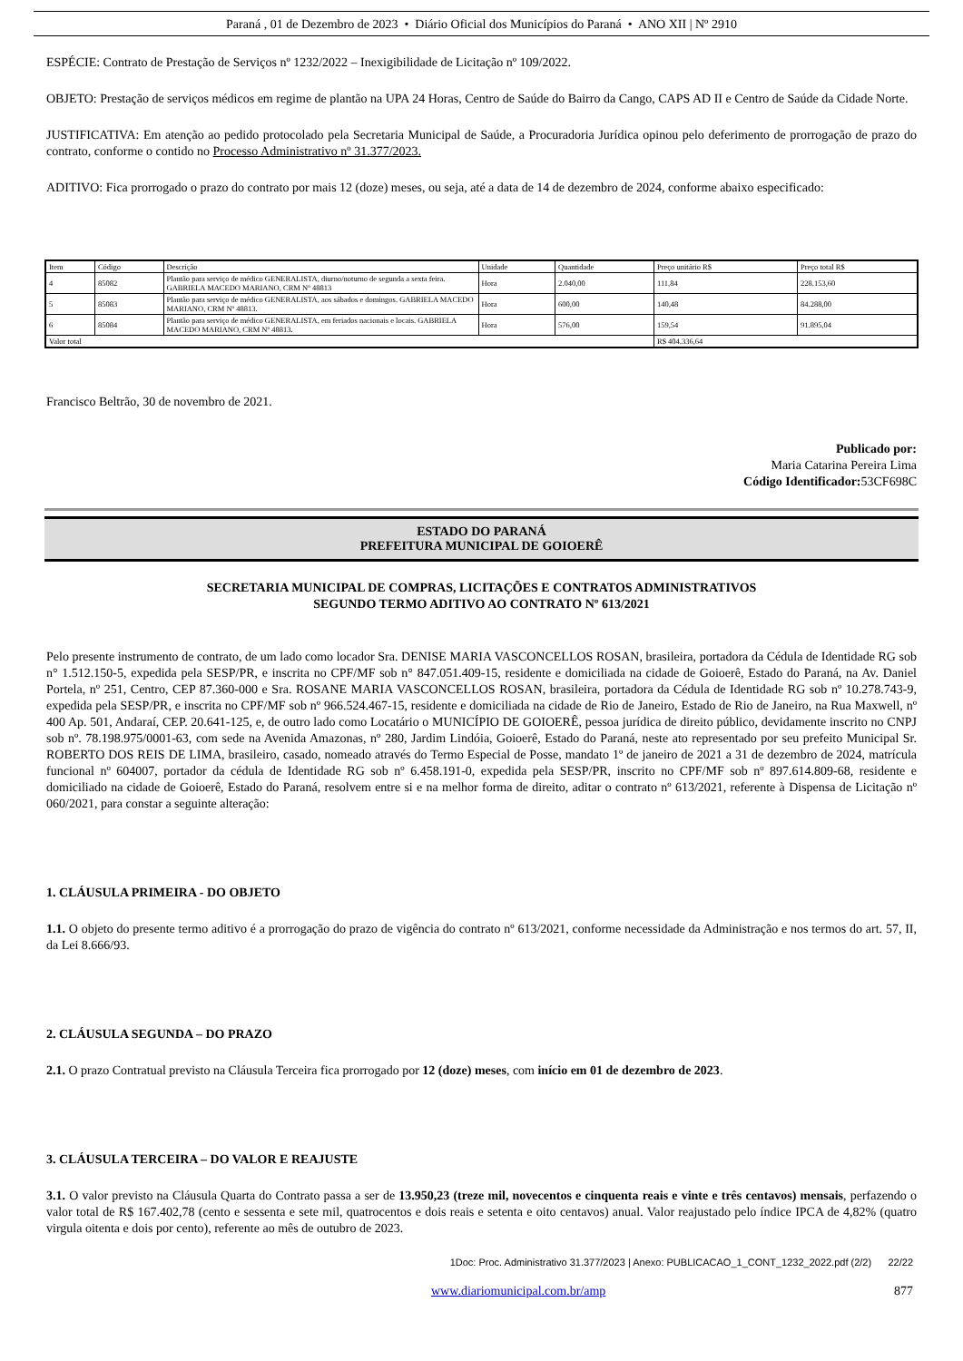Paraná , 01 de Dezembro de 2023 • Diário Oficial dos Municípios do Paraná • ANO XII | Nº 2910
ESPÉCIE: Contrato de Prestação de Serviços nº 1232/2022 – Inexigibilidade de Licitação nº 109/2022.
OBJETO: Prestação de serviços médicos em regime de plantão na UPA 24 Horas, Centro de Saúde do Bairro da Cango, CAPS AD II e Centro de Saúde da Cidade Norte.
JUSTIFICATIVA: Em atenção ao pedido protocolado pela Secretaria Municipal de Saúde, a Procuradoria Jurídica opinou pelo deferimento de prorrogação de prazo do contrato, conforme o contido no Processo Administrativo nº 31.377/2023.
ADITIVO: Fica prorrogado o prazo do contrato por mais 12 (doze) meses, ou seja, até a data de 14 de dezembro de 2024, conforme abaixo especificado:
| Item | Código | Descrição | Unidade | Quantidade | Preço unitário R$ | Preço total R$ |
| 4 | 85082 | Plantão para serviço de médico GENERALISTA, diurno/noturno de segunda a sexta feira. GABRIELA MACEDO MARIANO, CRM Nº 48813 | Hora | 2.040,00 | 111,84 | 228.153,60 |
| 5 | 85083 | Plantão para serviço de médico GENERALISTA, aos sábados e domingos. GABRIELA MACEDO MARIANO, CRM Nº 48813. | Hora | 600,00 | 140,48 | 84.288,00 |
| 6 | 85084 | Plantão para serviço de médico GENERALISTA, em feriados nacionais e locais. GABRIELA MACEDO MARIANO, CRM Nº 48813. | Hora | 576,00 | 159,54 | 91.895,04 |
| Valor total | | | | | R$ 404.336,64 | |
Francisco Beltrão, 30 de novembro de 2021.
Publicado por:
Maria Catarina Pereira Lima
Código Identificador: 53CF698C
ESTADO DO PARANÁ
PREFEITURA MUNICIPAL DE GOIOERÊ
SECRETARIA MUNICIPAL DE COMPRAS, LICITAÇÕES E CONTRATOS ADMINISTRATIVOS
SEGUNDO TERMO ADITIVO AO CONTRATO Nº 613/2021
Pelo presente instrumento de contrato, de um lado como locador Sra. DENISE MARIA VASCONCELLOS ROSAN, brasileira, portadora da Cédula de Identidade RG sob n° 1.512.150-5, expedida pela SESP/PR, e inscrita no CPF/MF sob n° 847.051.409-15, residente e domiciliada na cidade de Goioerê, Estado do Paraná, na Av. Daniel Portela, nº 251, Centro, CEP 87.360-000 e Sra. ROSANE MARIA VASCONCELLOS ROSAN, brasileira, portadora da Cédula de Identidade RG sob nº 10.278.743-9, expedida pela SESP/PR, e inscrita no CPF/MF sob nº 966.524.467-15, residente e domiciliada na cidade de Rio de Janeiro, Estado de Rio de Janeiro, na Rua Maxwell, nº 400 Ap. 501, Andaraí, CEP. 20.641-125, e, de outro lado como Locatário o MUNICÍPIO DE GOIOERÊ, pessoa jurídica de direito público, devidamente inscrito no CNPJ sob nº. 78.198.975/0001-63, com sede na Avenida Amazonas, nº 280, Jardim Lindóia, Goioerê, Estado do Paraná, neste ato representado por seu prefeito Municipal Sr. ROBERTO DOS REIS DE LIMA, brasileiro, casado, nomeado através do Termo Especial de Posse, mandato 1º de janeiro de 2021 a 31 de dezembro de 2024, matrícula funcional nº 604007, portador da cédula de Identidade RG sob nº 6.458.191-0, expedida pela SESP/PR, inscrito no CPF/MF sob nº 897.614.809-68, residente e domiciliado na cidade de Goioerê, Estado do Paraná, resolvem entre si e na melhor forma de direito, aditar o contrato nº 613/2021, referente à Dispensa de Licitação nº 060/2021, para constar a seguinte alteração:
1. CLÁUSULA PRIMEIRA - DO OBJETO
1.1. O objeto do presente termo aditivo é a prorrogação do prazo de vigência do contrato nº 613/2021, conforme necessidade da Administração e nos termos do art. 57, II, da Lei 8.666/93.
2. CLÁUSULA SEGUNDA – DO PRAZO
2.1. O prazo Contratual previsto na Cláusula Terceira fica prorrogado por 12 (doze) meses, com início em 01 de dezembro de 2023.
3. CLÁUSULA TERCEIRA – DO VALOR E REAJUSTE
3.1. O valor previsto na Cláusula Quarta do Contrato passa a ser de 13.950,23 (treze mil, novecentos e cinquenta reais e vinte e três centavos) mensais, perfazendo o valor total de R$ 167.402,78 (cento e sessenta e sete mil, quatrocentos e dois reais e setenta e oito centavos) anual. Valor reajustado pelo índice IPCA de 4,82% (quatro virgula oitenta e dois por cento), referente ao mês de outubro de 2023.
1Doc: Proc. Administrativo 31.377/2023 | Anexo: PUBLICACAO_1_CONT_1232_2022.pdf (2/2) 22/22
www.diariomunicipal.com.br/amp 877